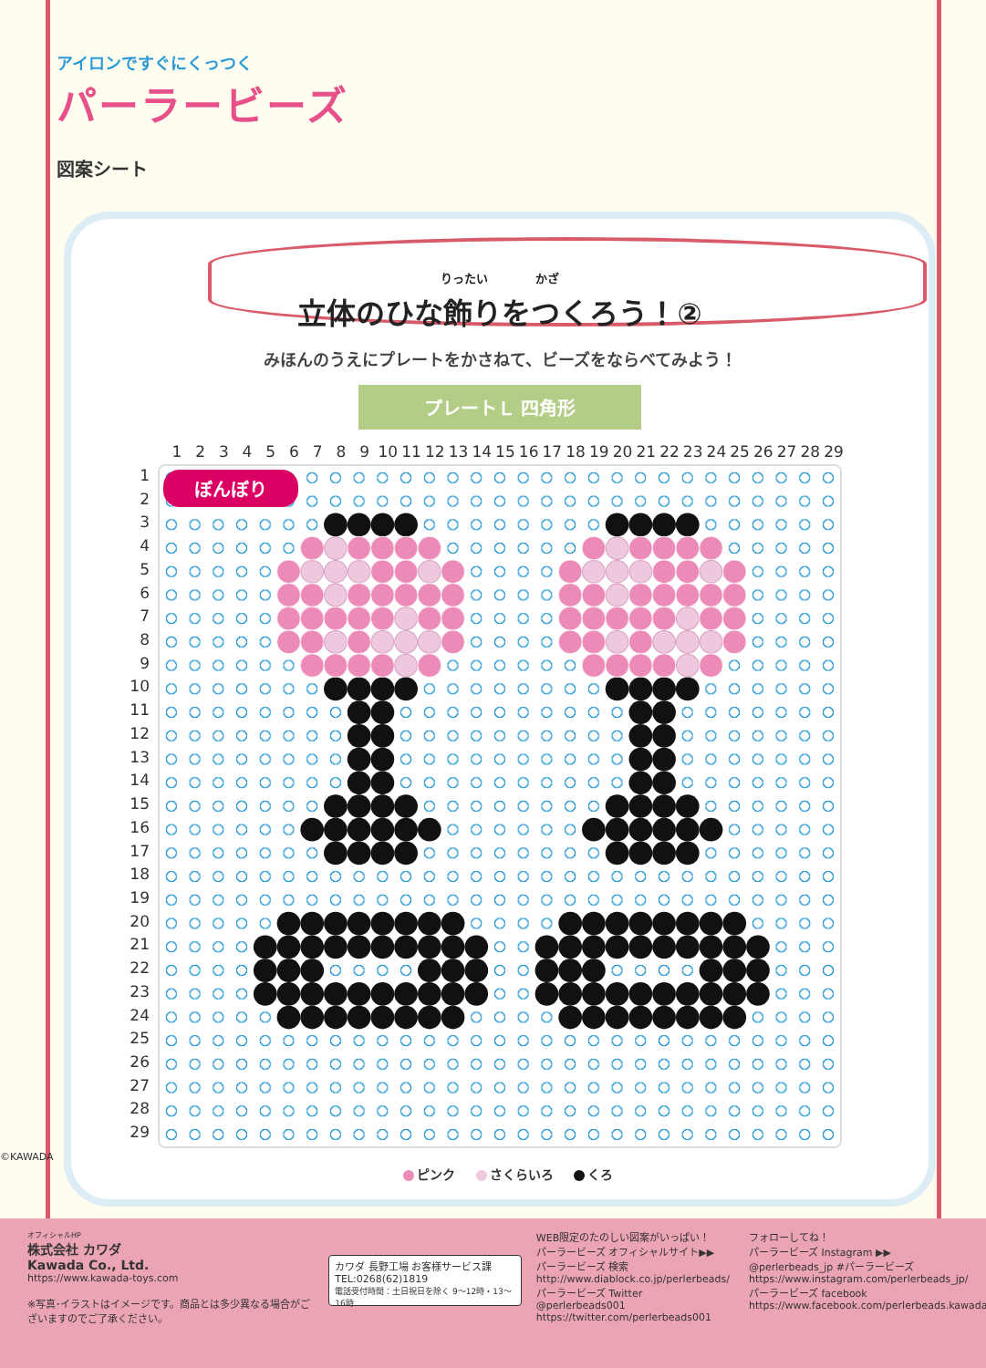アイロンですぐにくっつく
パーラービーズ
図案シート
りったい　　　　かざ
立体のひな飾りをつくろう！②
みほんのうえにプレートをかさねて、ビーズをならべてみよう！
プレートＬ 四角形
1 2 3 4 5 6 7 8 9 10 11 12 13 14 15 16 17 18 19 20 21 22 23 24 25 26 27 28 29
1
2
3
4
5
6
7
8
9
10
11
12
13
14
15
16
17
18
19
20
21
22
23
24
25
26
27
28
29
ぼんぼり
ピンク さくらいろ くろ
©KAWADA
オフィシャルHP
株式会社 カワダ
Kawada Co., Ltd.
https://www.kawada-toys.com
※写真･イラストはイメージです。商品とは多少異なる場合がございますのでご了承ください。
カワダ 長野工場 お客様サービス課
TEL:0268(62)1819
電話受付時間：土日祝日を除く 9〜12時・13〜16時
WEB限定のたのしい図案がいっぱい！
パーラービーズ オフィシャルサイト▶▶
パーラービーズ 検索
http://www.diablock.co.jp/perlerbeads/
パーラービーズ Twitter
@perlerbeads001
https://twitter.com/perlerbeads001
フォローしてね！
パーラービーズ Instagram ▶▶
@perlerbeads_jp #パーラービーズ
https://www.instagram.com/perlerbeads_jp/
パーラービーズ facebook
https://www.facebook.com/perlerbeads.kawada/